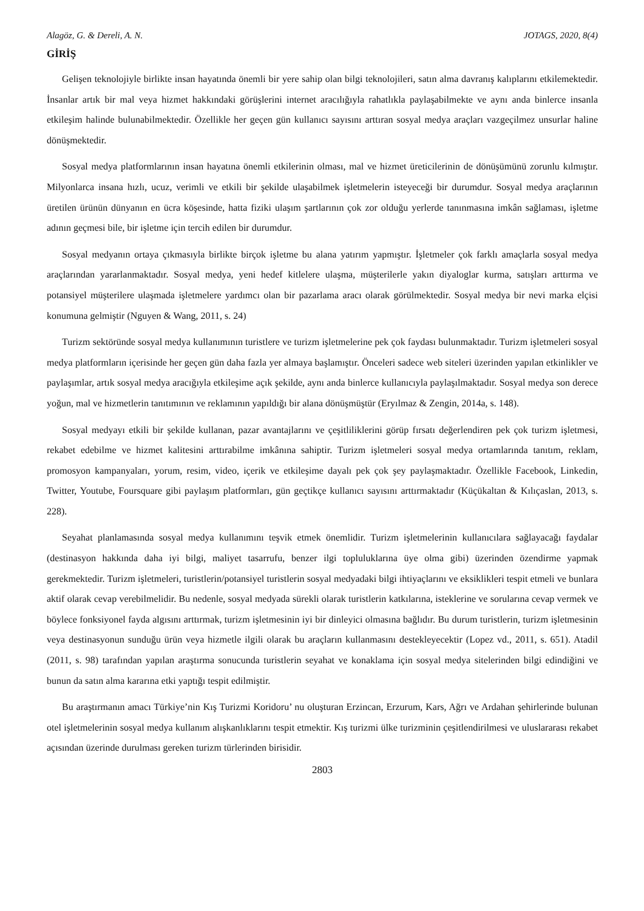Alagöz, G. & Dereli, A. N. JOTAGS, 2020, 8(4)
GİRİŞ
Gelişen teknolojiyle birlikte insan hayatında önemli bir yere sahip olan bilgi teknolojileri, satın alma davranış kalıplarını etkilemektedir. İnsanlar artık bir mal veya hizmet hakkındaki görüşlerini internet aracılığıyla rahatlıkla paylaşabilmekte ve aynı anda binlerce insanla etkileşim halinde bulunabilmektedir. Özellikle her geçen gün kullanıcı sayısını arttıran sosyal medya araçları vazgeçilmez unsurlar haline dönüşmektedir.
Sosyal medya platformlarının insan hayatına önemli etkilerinin olması, mal ve hizmet üreticilerinin de dönüşümünü zorunlu kılmıştır. Milyonlarca insana hızlı, ucuz, verimli ve etkili bir şekilde ulaşabilmek işletmelerin isteyeceği bir durumdur. Sosyal medya araçlarının üretilen ürünün dünyanın en ücra köşesinde, hatta fiziki ulaşım şartlarının çok zor olduğu yerlerde tanınmasına imkân sağlaması, işletme adının geçmesi bile, bir işletme için tercih edilen bir durumdur.
Sosyal medyanın ortaya çıkmasıyla birlikte birçok işletme bu alana yatırım yapmıştır. İşletmeler çok farklı amaçlarla sosyal medya araçlarından yararlanmaktadır. Sosyal medya, yeni hedef kitlelere ulaşma, müşterilerle yakın diyaloglar kurma, satışları arttırma ve potansiyel müşterilere ulaşmada işletmelere yardımcı olan bir pazarlama aracı olarak görülmektedir. Sosyal medya bir nevi marka elçisi konumuna gelmiştir (Nguyen & Wang, 2011, s. 24)
Turizm sektöründe sosyal medya kullanımının turistlere ve turizm işletmelerine pek çok faydası bulunmaktadır. Turizm işletmeleri sosyal medya platformların içerisinde her geçen gün daha fazla yer almaya başlamıştır. Önceleri sadece web siteleri üzerinden yapılan etkinlikler ve paylaşımlar, artık sosyal medya aracığıyla etkileşime açık şekilde, aynı anda binlerce kullanıcıyla paylaşılmaktadır. Sosyal medya son derece yoğun, mal ve hizmetlerin tanıtımının ve reklamının yapıldığı bir alana dönüşmüştür (Eryılmaz & Zengin, 2014a, s. 148).
Sosyal medyayı etkili bir şekilde kullanan, pazar avantajlarını ve çeşitliliklerini görüp fırsatı değerlendiren pek çok turizm işletmesi, rekabet edebilme ve hizmet kalitesini arttırabilme imkânına sahiptir. Turizm işletmeleri sosyal medya ortamlarında tanıtım, reklam, promosyon kampanyaları, yorum, resim, video, içerik ve etkileşime dayalı pek çok şey paylaşmaktadır. Özellikle Facebook, Linkedin, Twitter, Youtube, Foursquare gibi paylaşım platformları, gün geçtikçe kullanıcı sayısını arttırmaktadır (Küçükaltan & Kılıçaslan, 2013, s. 228).
Seyahat planlamasında sosyal medya kullanımını teşvik etmek önemlidir. Turizm işletmelerinin kullanıcılara sağlayacağı faydalar (destinasyon hakkında daha iyi bilgi, maliyet tasarrufu, benzer ilgi topluluklarına üye olma gibi) üzerinden özendirme yapmak gerekmektedir. Turizm işletmeleri, turistlerin/potansiyel turistlerin sosyal medyadaki bilgi ihtiyaçlarını ve eksiklikleri tespit etmeli ve bunlara aktif olarak cevap verebilmelidir. Bu nedenle, sosyal medyada sürekli olarak turistlerin katkılarına, isteklerine ve sorularına cevap vermek ve böylece fonksiyonel fayda algısını arttırmak, turizm işletmesinin iyi bir dinleyici olmasına bağlıdır. Bu durum turistlerin, turizm işletmesinin veya destinasyonun sunduğu ürün veya hizmetle ilgili olarak bu araçların kullanmasını destekleyecektir (Lopez vd., 2011, s. 651). Atadil (2011, s. 98) tarafından yapılan araştırma sonucunda turistlerin seyahat ve konaklama için sosyal medya sitelerinden bilgi edindiğini ve bunun da satın alma kararına etki yaptığı tespit edilmiştir.
Bu araştırmanın amacı Türkiye’nin Kış Turizmi Koridoru’ nu oluşturan Erzincan, Erzurum, Kars, Ağrı ve Ardahan şehirlerinde bulunan otel işletmelerinin sosyal medya kullanım alışkanlıklarını tespit etmektir. Kış turizmi ülke turizminin çeşitlendirilmesi ve uluslararası rekabet açısından üzerinde durulması gereken turizm türlerinden birisidir.
2803